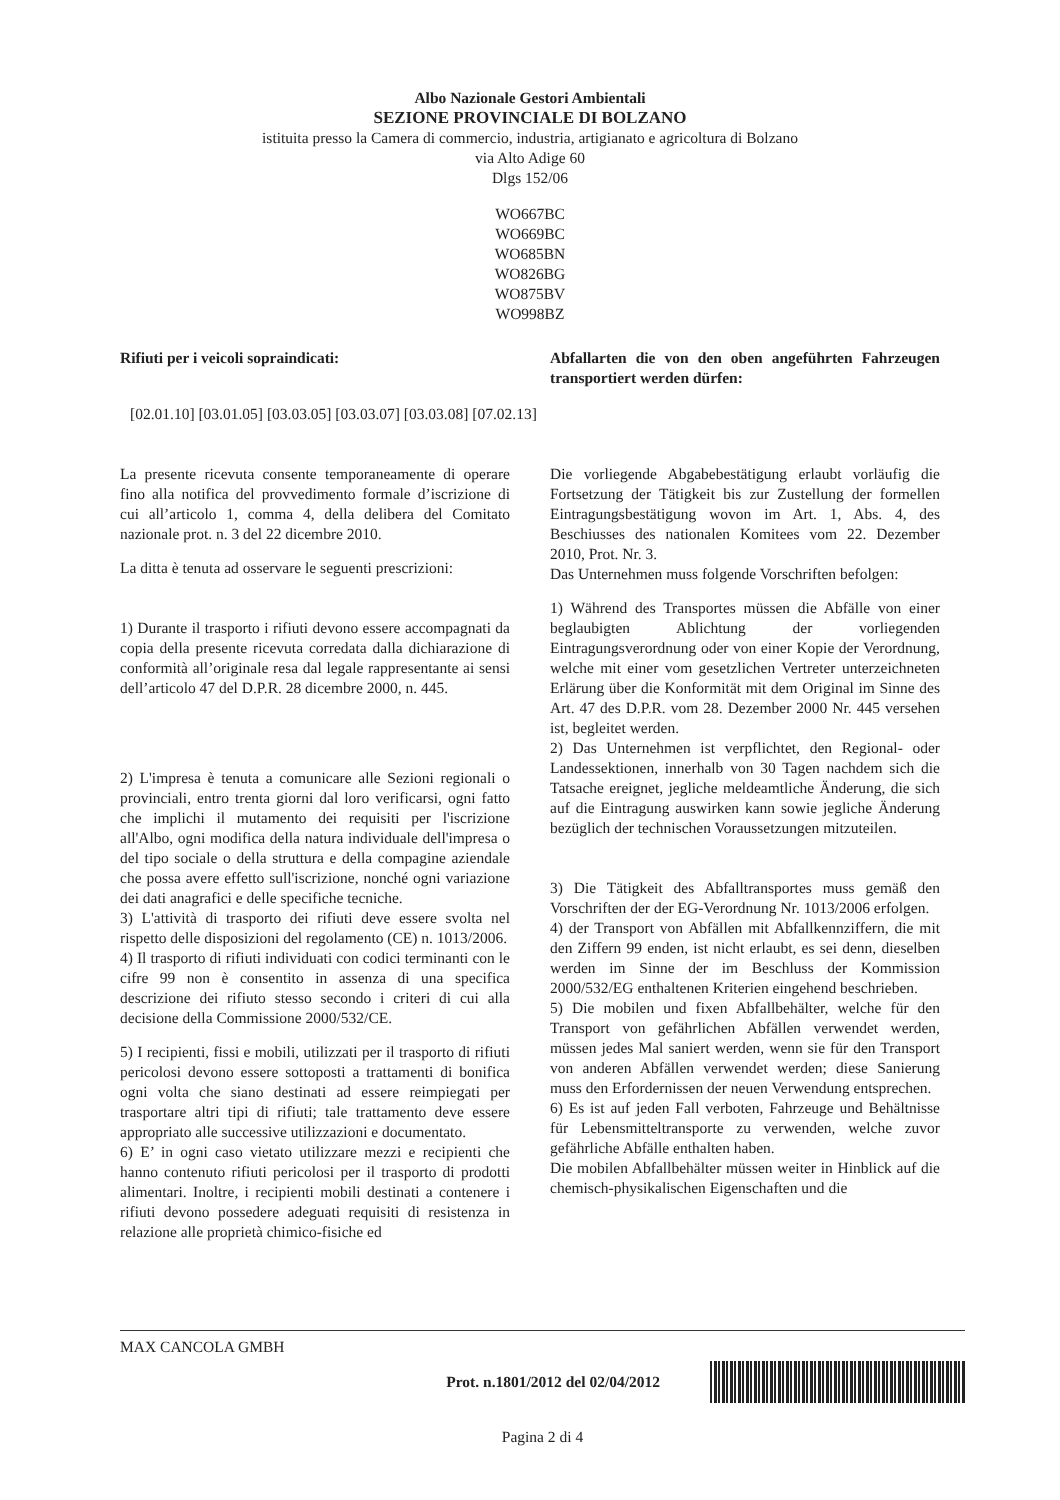Albo Nazionale Gestori Ambientali
SEZIONE PROVINCIALE DI BOLZANO
istituita presso la Camera di commercio, industria, artigianato e agricoltura di Bolzano
via Alto Adige 60
Dlgs 152/06
WO667BC
WO669BC
WO685BN
WO826BG
WO875BV
WO998BZ
Rifiuti per i veicoli sopraindicati: Abfallarten die von den oben angeführten Fahrzeugen transportiert werden dürfen:
[02.01.10] [03.01.05] [03.03.05] [03.03.07] [03.03.08] [07.02.13]
La presente ricevuta consente temporaneamente di operare fino alla notifica del provvedimento formale d’iscrizione di cui all’articolo 1, comma 4, della delibera del Comitato nazionale prot. n. 3 del 22 dicembre 2010.
La ditta è tenuta ad osservare le seguenti prescrizioni:
1) Durante il trasporto i rifiuti devono essere accompagnati da copia della presente ricevuta corredata dalla dichiarazione di conformità all’originale resa dal legale rappresentante ai sensi dell’articolo 47 del D.P.R. 28 dicembre 2000, n. 445.
2) L'impresa è tenuta a comunicare alle Sezioni regionali o provinciali, entro trenta giorni dal loro verificarsi, ogni fatto che implichi il mutamento dei requisiti per l'iscrizione all'Albo, ogni modifica della natura individuale dell'impresa o del tipo sociale o della struttura e della compagine aziendale che possa avere effetto sull'iscrizione, nonché ogni variazione dei dati anagrafici e delle specifiche tecniche.
3) L'attività di trasporto dei rifiuti deve essere svolta nel rispetto delle disposizioni del regolamento (CE) n. 1013/2006.
4) Il trasporto di rifiuti individuati con codici terminanti con le cifre 99 non è consentito in assenza di una specifica descrizione dei rifiuto stesso secondo i criteri di cui alla decisione della Commissione 2000/532/CE.
5) I recipienti, fissi e mobili, utilizzati per il trasporto di rifiuti pericolosi devono essere sottoposti a trattamenti di bonifica ogni volta che siano destinati ad essere reimpiegati per trasportare altri tipi di rifiuti; tale trattamento deve essere appropriato alle successive utilizzazioni e documentato.
6) E’ in ogni caso vietato utilizzare mezzi e recipienti che hanno contenuto rifiuti pericolosi per il trasporto di prodotti alimentari. Inoltre, i recipienti mobili destinati a contenere i rifiuti devono possedere adeguati requisiti di resistenza in relazione alle proprietà chimico-fisiche ed
Die vorliegende Abgabebestätigung erlaubt vorläufig die Fortsetzung der Tätigkeit bis zur Zustellung der formellen Eintragungsbestätigung wovon im Art. 1, Abs. 4, des Beschiusses des nationalen Komitees vom 22. Dezember 2010, Prot. Nr. 3.
Das Unternehmen muss folgende Vorschriften befolgen:
1) Während des Transportes müssen die Abfälle von einer beglaubigten Ablichtung der vorliegenden Eintragungsverordnung oder von einer Kopie der Verordnung, welche mit einer vom gesetzlichen Vertreter unterzeichneten Erlärung über die Konformität mit dem Original im Sinne des Art. 47 des D.P.R. vom 28. Dezember 2000 Nr. 445 versehen ist, begleitet werden.
2) Das Unternehmen ist verpflichtet, den Regional- oder Landessektionen, innerhalb von 30 Tagen nachdem sich die Tatsache ereignet, jegliche meldeamtliche Änderung, die sich auf die Eintragung auswirken kann sowie jegliche Änderung bezüglich der technischen Voraussetzungen mitzuteilen.
3) Die Tätigkeit des Abfalltransportes muss gemäß den Vorschriften der der EG-Verordnung Nr. 1013/2006 erfolgen.
4) der Transport von Abfällen mit Abfallkennziffern, die mit den Ziffern 99 enden, ist nicht erlaubt, es sei denn, dieselben werden im Sinne der im Beschluss der Kommission 2000/532/EG enthaltenen Kriterien eingehend beschrieben.
5) Die mobilen und fixen Abfallbehälter, welche für den Transport von gefährlichen Abfällen verwendet werden, müssen jedes Mal saniert werden, wenn sie für den Transport von anderen Abfällen verwendet werden; diese Sanierung muss den Erfordernissen der neuen Verwendung entsprechen.
6) Es ist auf jeden Fall verboten, Fahrzeuge und Behältnisse für Lebensmitteltransporte zu verwenden, welche zuvor gefährliche Abfälle enthalten haben.
Die mobilen Abfallbehälter müssen weiter in Hinblick auf die chemisch-physikalischen Eigenschaften und die
MAX CANCOLA GMBH
Prot. n.1801/2012 del 02/04/2012
Pagina 2 di 4